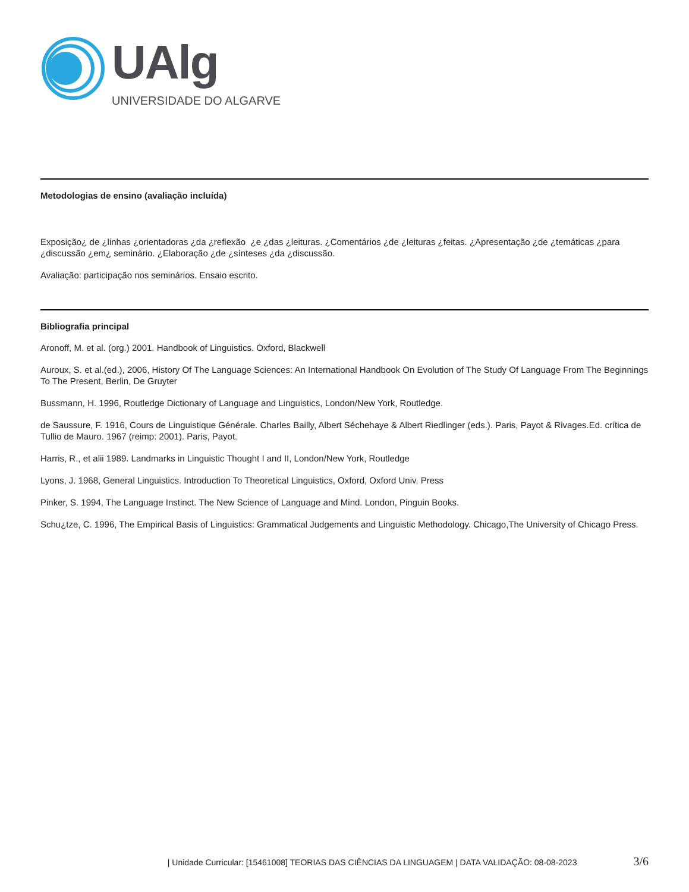UAlg
UNIVERSIDADE DO ALGARVE
Metodologias de ensino (avaliação incluída)
Exposição¿ de ¿linhas ¿orientadoras ¿da ¿reflexão ¿e ¿das ¿leituras. ¿Comentários ¿de ¿leituras ¿feitas. ¿Apresentação ¿de ¿temáticas ¿para ¿discussão ¿em¿ seminário. ¿Elaboração ¿de ¿sínteses ¿da ¿discussão.
Avaliação: participação nos seminários. Ensaio escrito.
Bibliografia principal
Aronoff, M. et al. (org.) 2001. Handbook of Linguistics. Oxford, Blackwell
Auroux, S. et al.(ed.), 2006, History Of The Language Sciences: An International Handbook On Evolution of The Study Of Language From The Beginnings To The Present, Berlin, De Gruyter
Bussmann, H. 1996, Routledge Dictionary of Language and Linguistics, London/New York, Routledge.
de Saussure, F. 1916, Cours de Linguistique Générale. Charles Bailly, Albert Séchehaye & Albert Riedlinger (eds.). Paris, Payot & Rivages.Ed. crítica de Tullio de Mauro. 1967 (reimp: 2001). Paris, Payot.
Harris, R., et alii 1989. Landmarks in Linguistic Thought I and II, London/New York, Routledge
Lyons, J. 1968, General Linguistics. Introduction To Theoretical Linguistics, Oxford, Oxford Univ. Press
Pinker, S. 1994, The Language Instinct. The New Science of Language and Mind. London, Pinguin Books.
Schu¿tze, C. 1996, The Empirical Basis of Linguistics: Grammatical Judgements and Linguistic Methodology. Chicago,The University of Chicago Press.
| Unidade Curricular: [15461008] TEORIAS DAS CIÊNCIAS DA LINGUAGEM | DATA VALIDAÇÃO: 08-08-2023 3/6